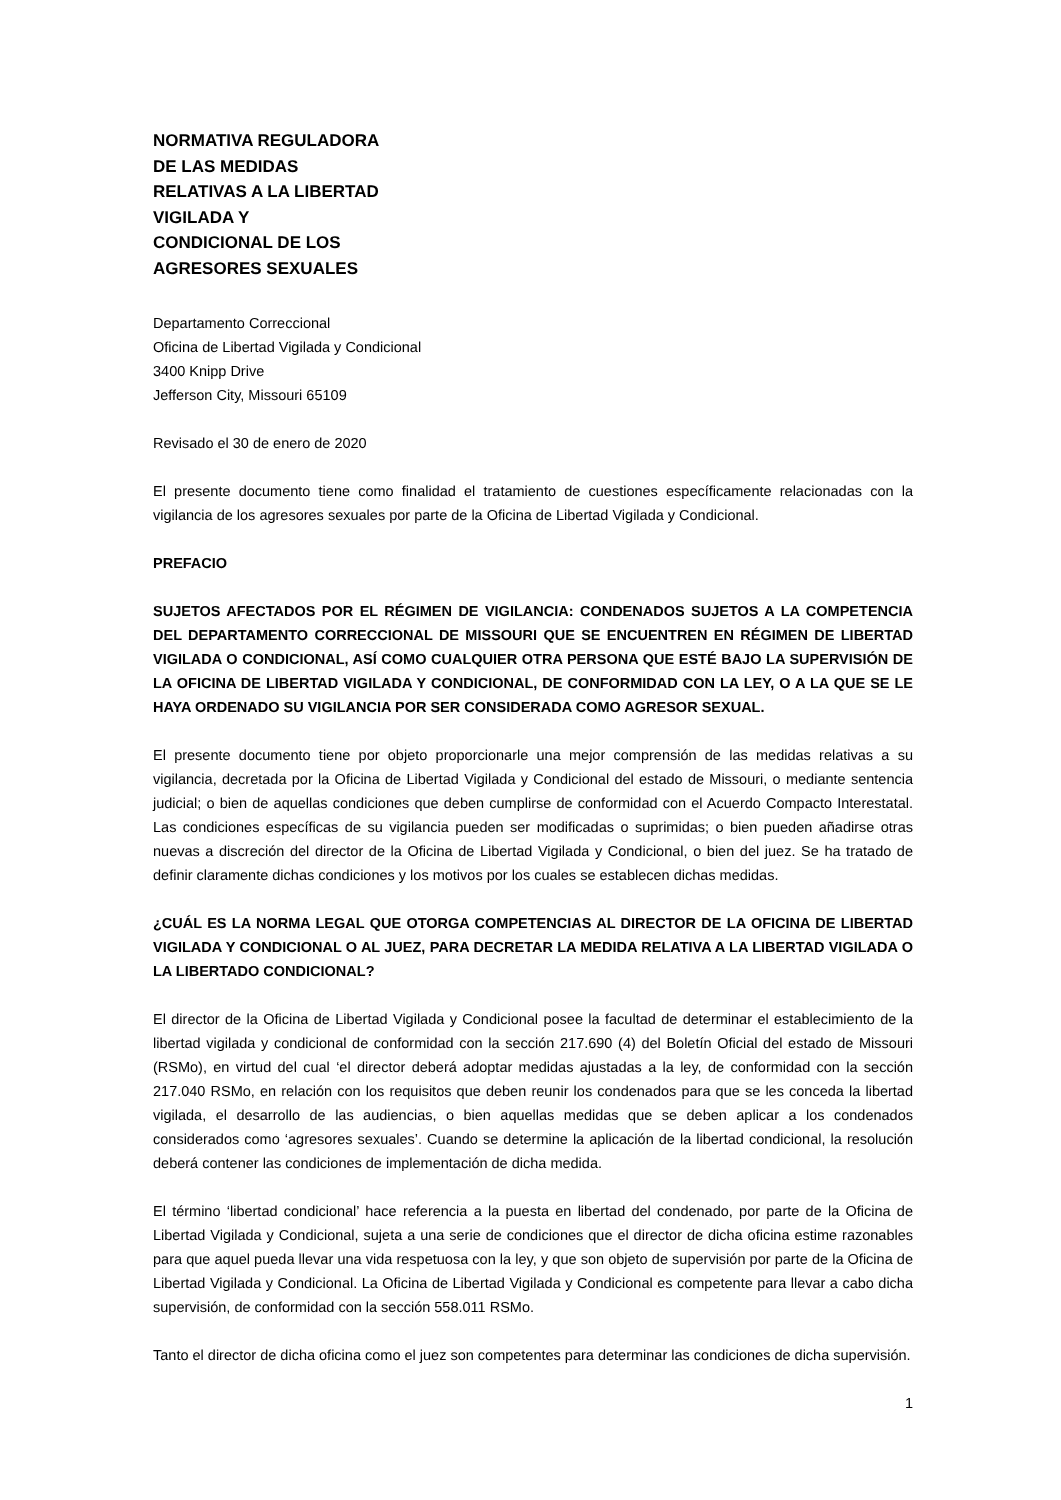NORMATIVA REGULADORA
DE LAS MEDIDAS
RELATIVAS A LA LIBERTAD
VIGILADA Y
CONDICIONAL DE LOS
AGRESORES SEXUALES
Departamento Correccional
Oficina de Libertad Vigilada y Condicional
3400 Knipp Drive
Jefferson City, Missouri 65109
Revisado el 30 de enero de 2020
El presente documento tiene como finalidad el tratamiento de cuestiones específicamente relacionadas con la vigilancia de los agresores sexuales por parte de la Oficina de Libertad Vigilada y Condicional.
PREFACIO
SUJETOS AFECTADOS POR EL RÉGIMEN DE VIGILANCIA: CONDENADOS SUJETOS A LA COMPETENCIA DEL DEPARTAMENTO CORRECCIONAL DE MISSOURI QUE SE ENCUENTREN EN RÉGIMEN DE LIBERTAD VIGILADA O CONDICIONAL, ASÍ COMO CUALQUIER OTRA PERSONA QUE ESTÉ BAJO LA SUPERVISIÓN DE LA OFICINA DE LIBERTAD VIGILADA Y CONDICIONAL, DE CONFORMIDAD CON LA LEY, O A LA QUE SE LE HAYA ORDENADO SU VIGILANCIA POR SER CONSIDERADA COMO AGRESOR SEXUAL.
El presente documento tiene por objeto proporcionarle una mejor comprensión de las medidas relativas a su vigilancia, decretada por la Oficina de Libertad Vigilada y Condicional del estado de Missouri, o mediante sentencia judicial; o bien de aquellas condiciones que deben cumplirse de conformidad con el Acuerdo Compacto Interestatal. Las condiciones específicas de su vigilancia pueden ser modificadas o suprimidas; o bien pueden añadirse otras nuevas a discreción del director de la Oficina de Libertad Vigilada y Condicional, o bien del juez. Se ha tratado de definir claramente dichas condiciones y los motivos por los cuales se establecen dichas medidas.
¿CUÁL ES LA NORMA LEGAL QUE OTORGA COMPETENCIAS AL DIRECTOR DE LA OFICINA DE LIBERTAD VIGILADA Y CONDICIONAL O AL JUEZ, PARA DECRETAR LA MEDIDA RELATIVA A LA LIBERTAD VIGILADA O LA LIBERTADO CONDICIONAL?
El director de la Oficina de Libertad Vigilada y Condicional posee la facultad de determinar el establecimiento de la libertad vigilada y condicional de conformidad con la sección 217.690 (4) del Boletín Oficial del estado de Missouri (RSMo), en virtud del cual ‘el director deberá adoptar medidas ajustadas a la ley, de conformidad con la sección 217.040 RSMo, en relación con los requisitos que deben reunir los condenados para que se les conceda la libertad vigilada, el desarrollo de las audiencias, o bien aquellas medidas que se deben aplicar a los condenados considerados como ‘agresores sexuales’. Cuando se determine la aplicación de la libertad condicional, la resolución deberá contener las condiciones de implementación de dicha medida.
El término ‘libertad condicional’ hace referencia a la puesta en libertad del condenado, por parte de la Oficina de Libertad Vigilada y Condicional, sujeta a una serie de condiciones que el director de dicha oficina estime razonables para que aquel pueda llevar una vida respetuosa con la ley, y que son objeto de supervisión por parte de la Oficina de Libertad Vigilada y Condicional. La Oficina de Libertad Vigilada y Condicional es competente para llevar a cabo dicha supervisión, de conformidad con la sección 558.011 RSMo.
Tanto el director de dicha oficina como el juez son competentes para determinar las condiciones de dicha supervisión.
1